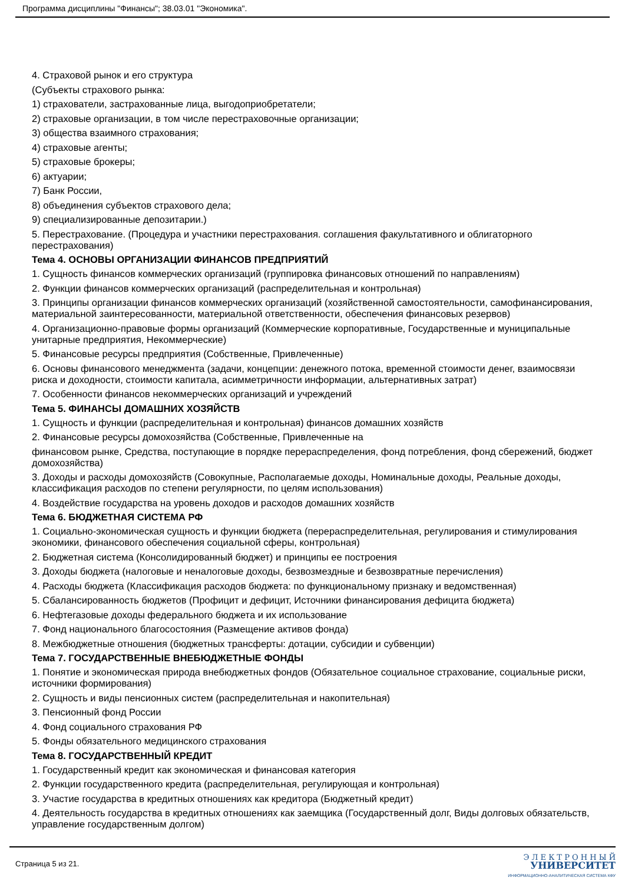Программа дисциплины "Финансы"; 38.03.01 "Экономика".
4. Страховой рынок и его структура
(Субъекты страхового рынка:
1) страхователи, застрахованные лица, выгодоприобретатели;
2) страховые организации, в том числе перестраховочные организации;
3) общества взаимного страхования;
4) страховые агенты;
5) страховые брокеры;
6) актуарии;
7) Банк России,
8) объединения субъектов страхового дела;
9) специализированные депозитарии.)
5. Перестрахование. (Процедура и участники перестрахования. соглашения факультативного и облигаторного перестрахования)
Тема 4. ОСНОВЫ ОРГАНИЗАЦИИ ФИНАНСОВ ПРЕДПРИЯТИЙ
1. Сущность финансов коммерческих организаций (группировка финансовых отношений по направлениям)
2. Функции финансов коммерческих организаций (распределительная и контрольная)
3. Принципы организации финансов коммерческих организаций (хозяйственной самостоятельности, самофинансирования, материальной заинтересованности, материальной ответственности, обеспечения финансовых резервов)
4. Организационно-правовые формы организаций (Коммерческие корпоративные, Государственные и муниципальные унитарные предприятия, Некоммерческие)
5. Финансовые ресурсы предприятия (Собственные, Привлеченные)
6. Основы финансового менеджмента (задачи, концепции: денежного потока, временной стоимости денег, взаимосвязи риска и доходности, стоимости капитала, асимметричности информации, альтернативных затрат)
7. Особенности финансов некоммерческих организаций и учреждений
Тема 5. ФИНАНСЫ ДОМАШНИХ ХОЗЯЙСТВ
1. Сущность и функции (распределительная и контрольная) финансов домашних хозяйств
2. Финансовые ресурсы домохозяйства (Собственные, Привлеченные на
финансовом рынке, Средства, поступающие в порядке перераспределения, фонд потребления, фонд сбережений, бюджет домохозяйства)
3. Доходы и расходы домохозяйств (Совокупные, Располагаемые доходы, Номинальные доходы, Реальные доходы, классификация расходов по степени регулярности, по целям использования)
4. Воздействие государства на уровень доходов и расходов домашних хозяйств
Тема 6. БЮДЖЕТНАЯ СИСТЕМА РФ
1. Социально-экономическая сущность и функции бюджета (перераспределительная, регулирования и стимулирования экономики, финансового обеспечения социальной сферы, контрольная)
2. Бюджетная система (Консолидированный бюджет) и принципы ее построения
3. Доходы бюджета (налоговые и неналоговые доходы, безвозмездные и безвозвратные перечисления)
4. Расходы бюджета (Классификация расходов бюджета: по функциональному признаку и ведомственная)
5. Сбалансированность бюджетов (Профицит и дефицит, Источники финансирования дефицита бюджета)
6. Нефтегазовые доходы федерального бюджета и их использование
7. Фонд национального благосостояния (Размещение активов фонда)
8. Межбюджетные отношения (бюджетных трансферты: дотации, субсидии и субвенции)
Тема 7. ГОСУДАРСТВЕННЫЕ ВНЕБЮДЖЕТНЫЕ ФОНДЫ
1. Понятие и экономическая природа внебюджетных фондов (Обязательное социальное страхование, социальные риски, источники формирования)
2. Сущность и виды пенсионных систем (распределительная и накопительная)
3. Пенсионный фонд России
4. Фонд социального страхования РФ
5. Фонды обязательного медицинского страхования
Тема 8. ГОСУДАРСТВЕННЫЙ КРЕДИТ
1. Государственный кредит как экономическая и финансовая категория
2. Функции государственного кредита (распределительная, регулирующая и контрольная)
3. Участие государства в кредитных отношениях как кредитора (Бюджетный кредит)
4. Деятельность государства в кредитных отношениях как заемщика (Государственный долг, Виды долговых обязательств, управление государственным долгом)
Страница 5 из 21.
Э Л Е К Т Р О Н Н Ы Й
УНИВЕРСИТЕТ
ИНФОРМАЦИОННО-АНАЛИТИЧЕСКАЯ СИСТЕМА КФУ